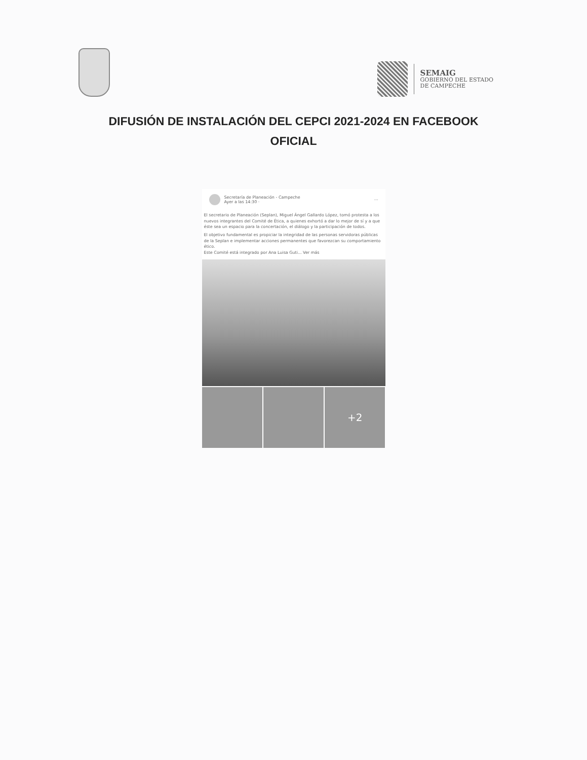SEMAIG
GOBIERNO DEL ESTADO
DE CAMPECHE
DIFUSIÓN DE INSTALACIÓN DEL CEPCI 2021-2024 EN FACEBOOK
OFICIAL
Secretaría de Planeación - Campeche
Ayer a las 14:30 ·
···
El secretario de Planeación (Seplan), Miguel Ángel Gallardo López, tomó protesta a los nuevos integrantes del Comité de Ética, a quienes exhortó a dar lo mejor de sí y a que éste sea un espacio para la concertación, el diálogo y la participación de todos.
El objetivo fundamental es propiciar la integridad de las personas servidoras públicas de la Seplan e implementar acciones permanentes que favorezcan su comportamiento ético.
Este Comité está integrado por Ana Luisa Guti... Ver más
+2